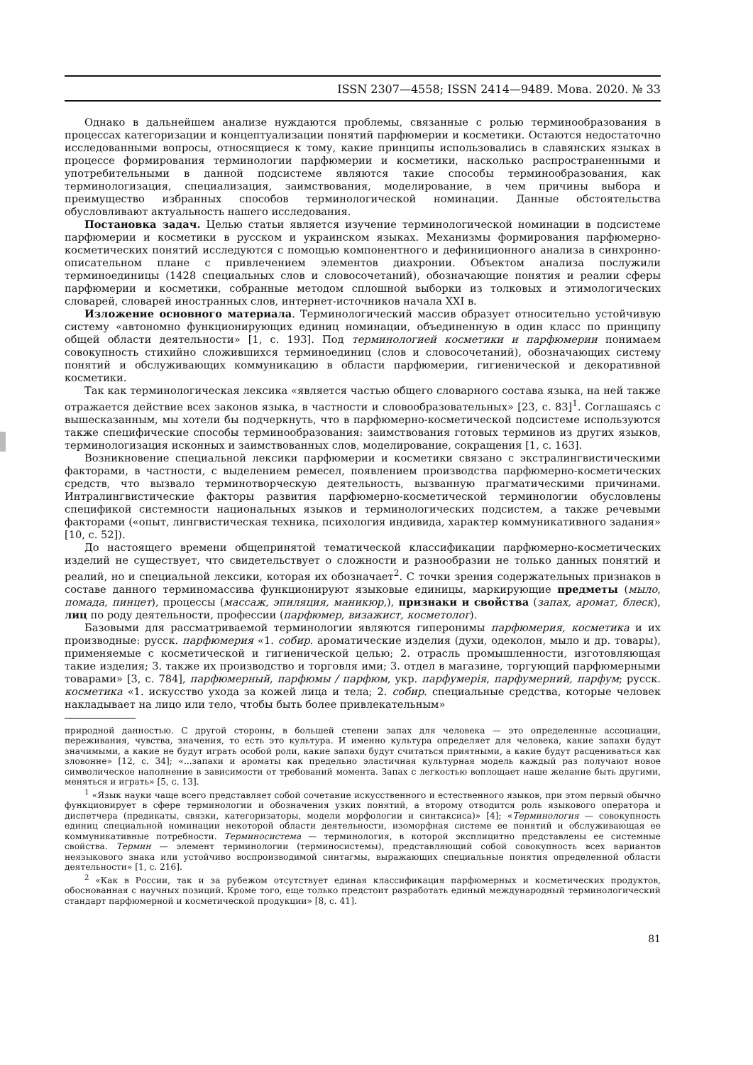ISSN 2307—4558; ISSN 2414—9489. Мова. 2020. № 33
Однако в дальнейшем анализе нуждаются проблемы, связанные с ролью терминообразования в процессах категоризации и концептуализации понятий парфюмерии и косметики. Остаются недостаточно исследованными вопросы, относящиеся к тому, какие принципы использовались в славянских языках в процессе формирования терминологии парфюмерии и косметики, насколько распространенными и употребительными в данной подсистеме являются такие способы терминообразования, как терминологизация, специализация, заимствования, моделирование, в чем причины выбора и преимущество избранных способов терминологической номинации. Данные обстоятельства обусловливают актуальность нашего исследования.
Постановка задач. Целью статьи является изучение терминологической номинации в подсистеме парфюмерии и косметики в русском и украинском языках. Механизмы формирования парфюмерно-косметических понятий исследуются с помощью компонентного и дефиниционного анализа в синхронно-описательном плане с привлечением элементов диахронии. Объектом анализа послужили терминоединицы (1428 специальных слов и словосочетаний), обозначающие понятия и реалии сферы парфюмерии и косметики, собранные методом сплошной выборки из толковых и этимологических словарей, словарей иностранных слов, интернет-источников начала XXI в.
Изложение основного материала. Терминологический массив образует относительно устойчивую систему «автономно функционирующих единиц номинации, объединенную в один класс по принципу общей области деятельности» [1, с. 193]. Под терминологией косметики и парфюмерии понимаем совокупность стихийно сложившихся терминоединиц (слов и словосочетаний), обозначающих систему понятий и обслуживающих коммуникацию в области парфюмерии, гигиенической и декоративной косметики.
Так как терминологическая лексика «является частью общего словарного состава языка, на ней также отражается действие всех законов языка, в частности и словообразовательных» [23, с. 83]<sup>1</sup>. Соглашаясь с вышесказанным, мы хотели бы подчеркнуть, что в парфюмерно-косметической подсистеме используются также специфические способы терминообразования: заимствования готовых терминов из других языков, терминологизация исконных и заимствованных слов, моделирование, сокращения [1, с. 163].
Возникновение специальной лексики парфюмерии и косметики связано с экстралингвистическими факторами, в частности, с выделением ремесел, появлением производства парфюмерно-косметических средств, что вызвало терминотворческую деятельность, вызванную прагматическими причинами. Интралингвистические факторы развития парфюмерно-косметической терминологии обусловлены спецификой системности национальных языков и терминологических подсистем, а также речевыми факторами («опыт, лингвистическая техника, психология индивида, характер коммуникативного задания» [10, с. 52]).
До настоящего времени общепринятой тематической классификации парфюмерно-косметических изделий не существует, что свидетельствует о сложности и разнообразии не только данных понятий и реалий, но и специальной лексики, которая их обозначает<sup>2</sup>. С точки зрения содержательных признаков в составе данного терминомассива функционируют языковые единицы, маркирующие предметы (мыло, помада, пинцет), процессы (массаж, эпиляция, маникюр,), признаки и свойства (запах, аромат, блеск), лиц по роду деятельности, профессии (парфюмер, визажист, косметолог).
Базовыми для рассматриваемой терминологии являются гиперонимы парфюмерия, косметика и их производные: русск. парфюмерия «1. собир. ароматические изделия (духи, одеколон, мыло и др. товары), применяемые с косметической и гигиенической целью; 2. отрасль промышленности, изготовляющая такие изделия; 3. также их производство и торговля ими; 3. отдел в магазине, торгующий парфюмерными товарами» [3, с. 784], парфюмерный, парфюмы / парфюм, укр. парфумерія, парфумерний, парфум; русск. косметика «1. искусство ухода за кожей лица и тела; 2. собир. специальные средства, которые человек накладывает на лицо или тело, чтобы быть более привлекательным»
природной данностью. С другой стороны, в большей степени запах для человека — это определенные ассоциации, переживания, чувства, значения, то есть это культура. И именно культура определяет для человека, какие запахи будут значимыми, а какие не будут играть особой роли, какие запахи будут считаться приятными, а какие будут расцениваться как зловонне» [12, с. 34]; «...запахи и ароматы как предельно эластичная культурная модель каждый раз получают новое символическое наполнение в зависимости от требований момента. Запах с легкостью воплощает наше желание быть другими, меняться и играть» [5, с. 13].
<sup>1</sup> «Язык науки чаще всего представляет собой сочетание искусственного и естественного языков, при этом первый обычно функционирует в сфере терминологии и обозначения узких понятий, а второму отводится роль языкового оператора и диспетчера (предикаты, связки, категоризаторы, модели морфологии и синтаксиса)» [4]; «Терминология — совокупность единиц специальной номинации некоторой области деятельности, изоморфная системе ее понятий и обслуживающая ее коммуникативные потребности. Терминосистема — терминология, в которой эксплицитно представлены ее системные свойства. Термин — элемент терминологии (терминосистемы), представляющий собой совокупность всех вариантов неязыкового знака или устойчиво воспроизводимой синтагмы, выражающих специальные понятия определенной области деятельности» [1, с. 216].
<sup>2</sup> «Как в России, так и за рубежом отсутствует единая классификация парфюмерных и косметических продуктов, обоснованная с научных позиций. Кроме того, еще только предстоит разработать единый международный терминологический стандарт парфюмерной и косметической продукции» [8, с. 41].
81